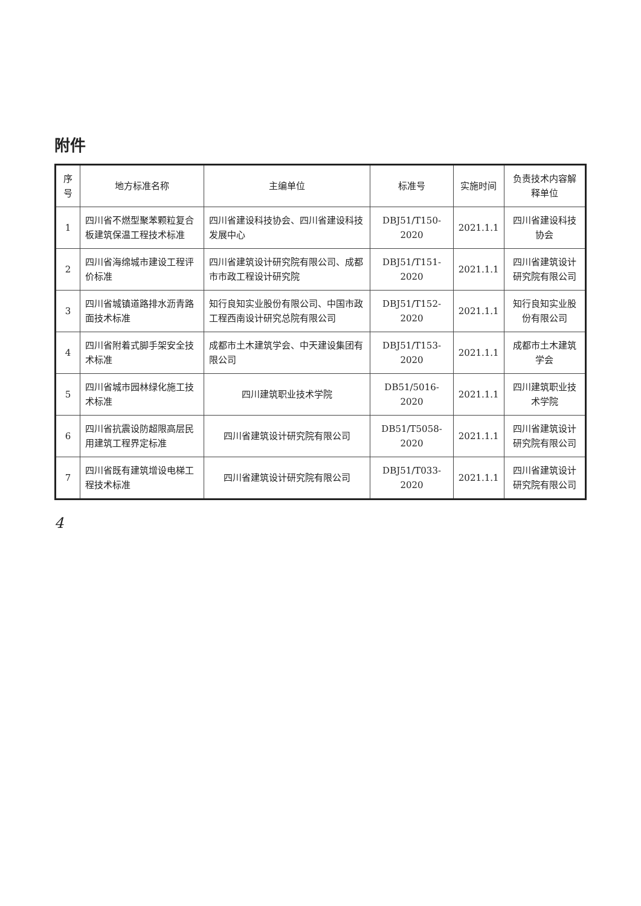附件
| 序号 | 地方标准名称 | 主编单位 | 标准号 | 实施时间 | 负责技术内容解释单位 |
| --- | --- | --- | --- | --- | --- |
| 1 | 四川省不燃型聚苯颗粒复合板建筑保温工程技术标准 | 四川省建设科技协会、四川省建设科技发展中心 | DBJ51/T150-2020 | 2021.1.1 | 四川省建设科技协会 |
| 2 | 四川省海绵城市建设工程评价标准 | 四川省建筑设计研究院有限公司、成都市市政工程设计研究院 | DBJ51/T151-2020 | 2021.1.1 | 四川省建筑设计研究院有限公司 |
| 3 | 四川省城镇道路排水沥青路面技术标准 | 知行良知实业股份有限公司、中国市政工程西南设计研究总院有限公司 | DBJ51/T152-2020 | 2021.1.1 | 知行良知实业股份有限公司 |
| 4 | 四川省附着式脚手架安全技术标准 | 成都市土木建筑学会、中天建设集团有限公司 | DBJ51/T153-2020 | 2021.1.1 | 成都市土木建筑学会 |
| 5 | 四川省城市园林绿化施工技术标准 | 四川建筑职业技术学院 | DB51/5016-2020 | 2021.1.1 | 四川建筑职业技术学院 |
| 6 | 四川省抗震设防超限高层民用建筑工程界定标准 | 四川省建筑设计研究院有限公司 | DB51/T5058-2020 | 2021.1.1 | 四川省建筑设计研究院有限公司 |
| 7 | 四川省既有建筑增设电梯工程技术标准 | 四川省建筑设计研究院有限公司 | DBJ51/T033-2020 | 2021.1.1 | 四川省建筑设计研究院有限公司 |
4